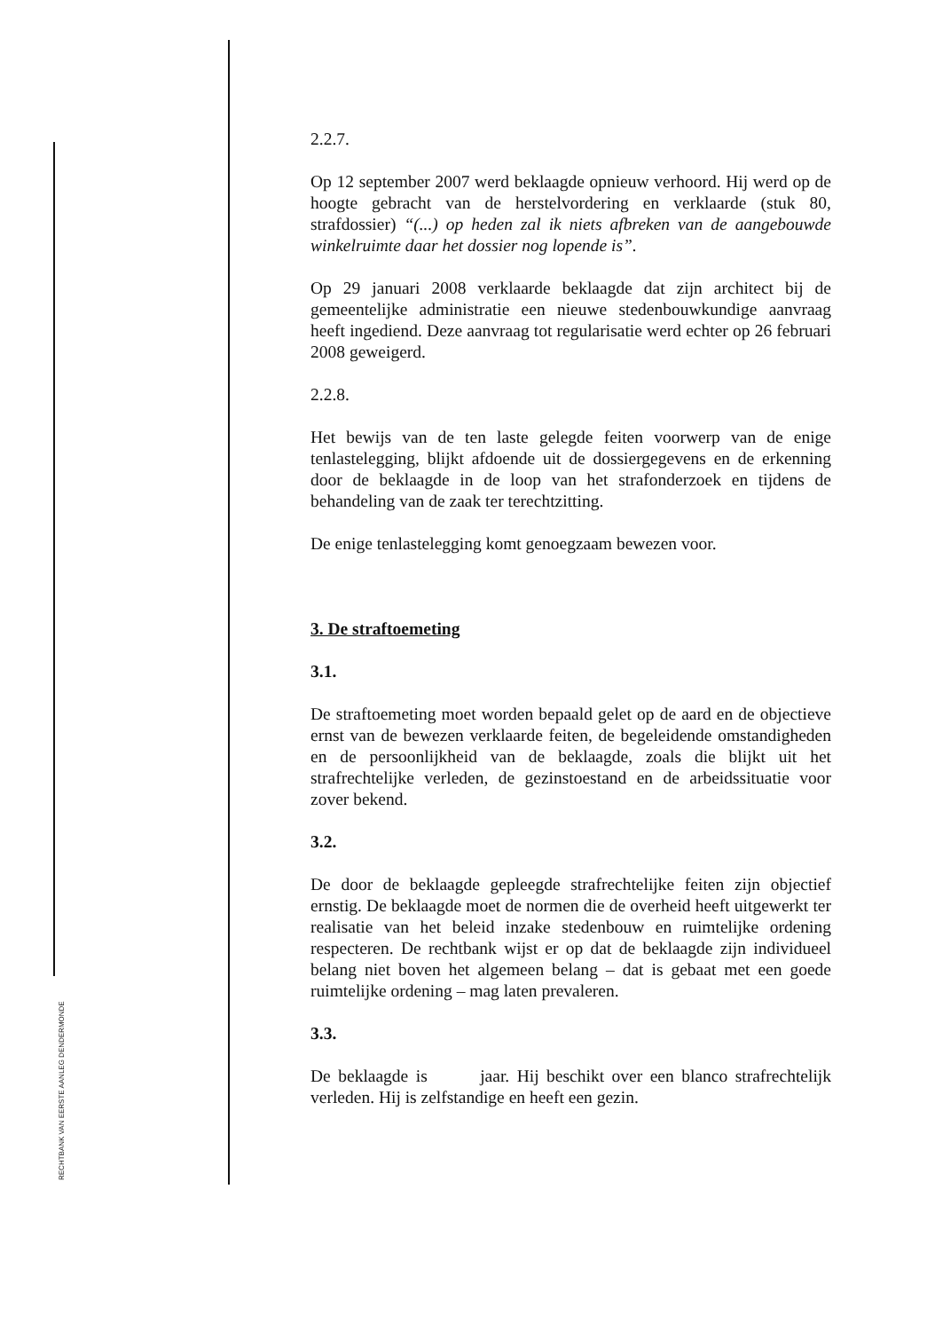RECHTBANK VAN EERSTE AANLEG DENDERMONDE
2.2.7.
Op 12 september 2007 werd beklaagde opnieuw verhoord. Hij werd op de hoogte gebracht van de herstelvordering en verklaarde (stuk 80, strafdossier) “(...) op heden zal ik niets afbreken van de aangebouwde winkelruimte daar het dossier nog lopende is”.
Op 29 januari 2008 verklaarde beklaagde dat zijn architect bij de gemeentelijke administratie een nieuwe stedenbouwkundige aanvraag heeft ingediend. Deze aanvraag tot regularisatie werd echter op 26 februari 2008 geweigerd.
2.2.8.
Het bewijs van de ten laste gelegde feiten voorwerp van de enige tenlastelegging, blijkt afdoende uit de dossiergegevens en de erkenning door de beklaagde in de loop van het strafonderzoek en tijdens de behandeling van de zaak ter terechtzitting.
De enige tenlastelegging komt genoegzaam bewezen voor.
3. De straftoemeting
3.1.
De straftoemeting moet worden bepaald gelet op de aard en de objectieve ernst van de bewezen verklaarde feiten, de begeleidende omstandigheden en de persoonlijkheid van de beklaagde, zoals die blijkt uit het strafrechtelijke verleden, de gezinstoestand en de arbeidssituatie voor zover bekend.
3.2.
De door de beklaagde gepleegde strafrechtelijke feiten zijn objectief ernstig. De beklaagde moet de normen die de overheid heeft uitgewerkt ter realisatie van het beleid inzake stedenbouw en ruimtelijke ordening respecteren. De rechtbank wijst er op dat de beklaagde zijn individueel belang niet boven het algemeen belang – dat is gebaat met een goede ruimtelijke ordening – mag laten prevaleren.
3.3.
De beklaagde is jaar. Hij beschikt over een blanco strafrechtelijk verleden. Hij is zelfstandige en heeft een gezin.